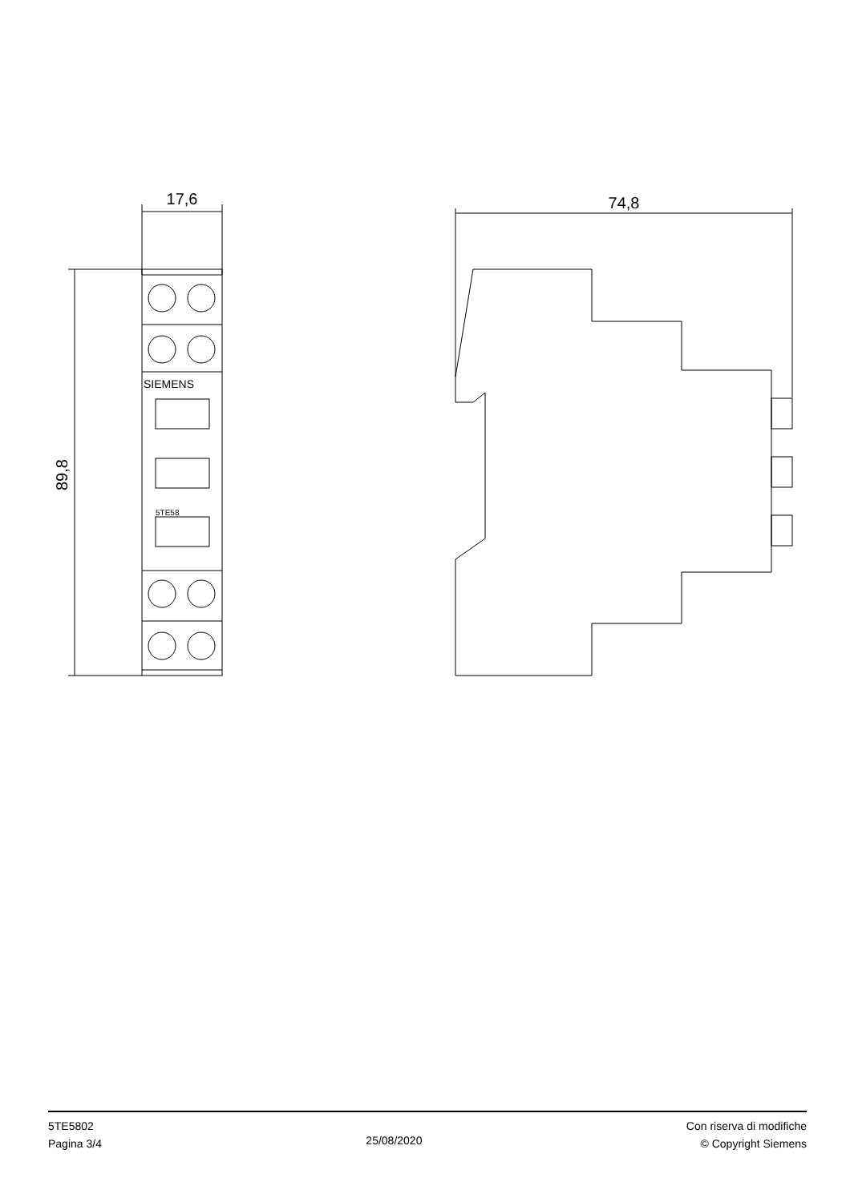17,6
89,8
SIEMENS
5TE58
74,8
5TE5802
Pagina 3/4
25/08/2020
Con riserva di modifiche
© Copyright Siemens